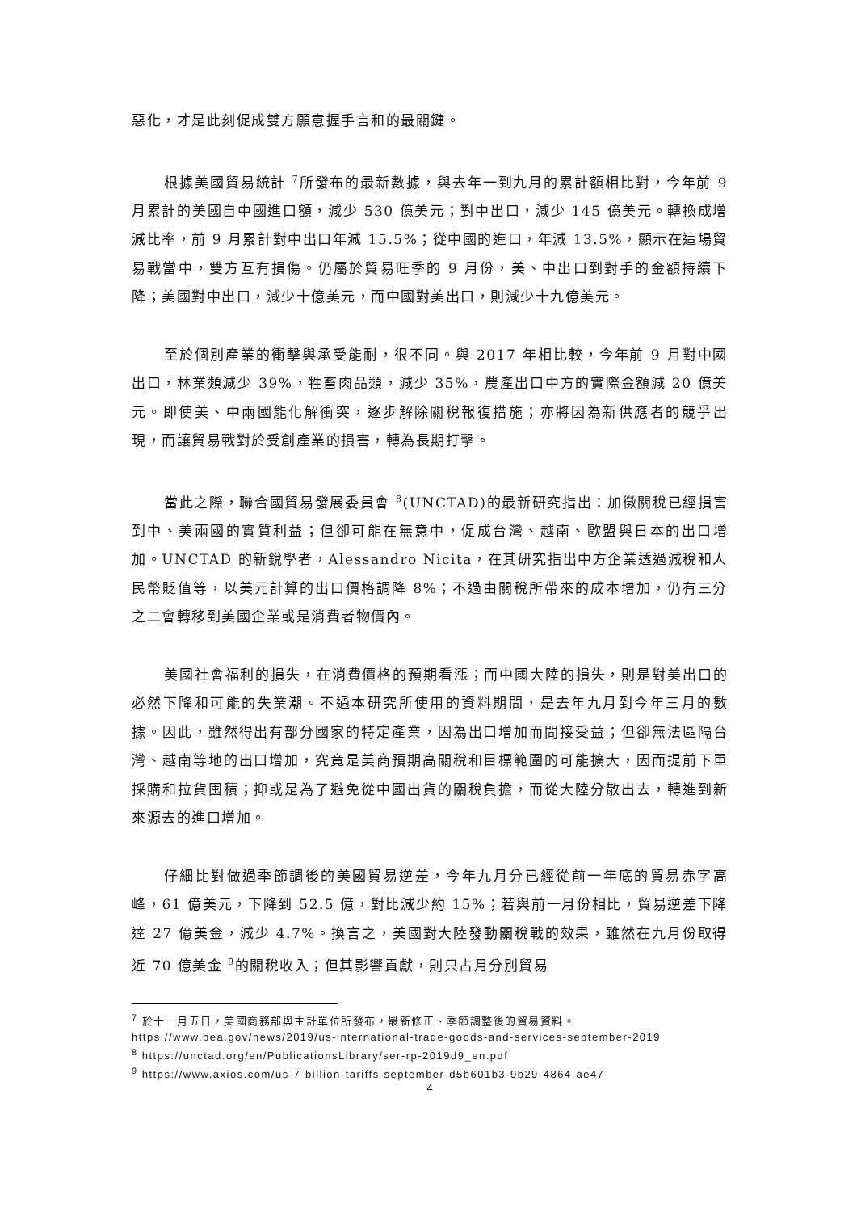惡化，才是此刻促成雙方願意握手言和的最關鍵。
根據美國貿易統計 <sup>7</sup>所發布的最新數據，與去年一到九月的累計額相比對，今年前 9 月累計的美國自中國進口額，減少 530 億美元；對中出口，減少 145 億美元。轉換成增減比率，前 9 月累計對中出口年減 15.5%；從中國的進口，年減 13.5%，顯示在這場貿易戰當中，雙方互有損傷。仍屬於貿易旺季的 9 月份，美、中出口到對手的金額持續下降；美國對中出口，減少十億美元，而中國對美出口，則減少十九億美元。
至於個別產業的衝擊與承受能耐，很不同。與 2017 年相比較，今年前 9 月對中國出口，林業類減少 39%，牲畜肉品類，減少 35%，農產出口中方的實際金額減 20 億美元。即使美、中兩國能化解衝突，逐步解除關稅報復措施；亦將因為新供應者的競爭出現，而讓貿易戰對於受創產業的損害，轉為長期打擊。
當此之際，聯合國貿易發展委員會 <sup>8</sup>(UNCTAD)的最新研究指出：加徵關稅已經損害到中、美兩國的實質利益；但卻可能在無意中，促成台灣、越南、歐盟與日本的出口增加。UNCTAD 的新銳學者，Alessandro Nicita，在其研究指出中方企業透過減稅和人民幣貶值等，以美元計算的出口價格調降 8%；不過由關稅所帶來的成本增加，仍有三分之二會轉移到美國企業或是消費者物價內。
美國社會福利的損失，在消費價格的預期看漲；而中國大陸的損失，則是對美出口的必然下降和可能的失業潮。不過本研究所使用的資料期間，是去年九月到今年三月的數據。因此，雖然得出有部分國家的特定產業，因為出口增加而間接受益；但卻無法區隔台灣、越南等地的出口增加，究竟是美商預期高關稅和目標範圍的可能擴大，因而提前下單採購和拉貨囤積；抑或是為了避免從中國出貨的關稅負擔，而從大陸分散出去，轉進到新來源去的進口增加。
仔細比對做過季節調後的美國貿易逆差，今年九月分已經從前一年底的貿易赤字高峰，61 億美元，下降到 52.5 億，對比減少約 15%；若與前一月份相比，貿易逆差下降達 27 億美金，減少 4.7%。換言之，美國對大陸發動關稅戰的效果，雖然在九月份取得近 70 億美金 <sup>9</sup>的關稅收入；但其影響貢獻，則只占月分別貿易
<sup>7</sup> 於十一月五日，美國商務部與主計單位所發布，最新修正、季節調整後的貿易資料。
https://www.bea.gov/news/2019/us-international-trade-goods-and-services-september-2019
<sup>8</sup> https://unctad.org/en/PublicationsLibrary/ser-rp-2019d9_en.pdf
<sup>9</sup> https://www.axios.com/us-7-billion-tariffs-september-d5b601b3-9b29-4864-ae47-
4